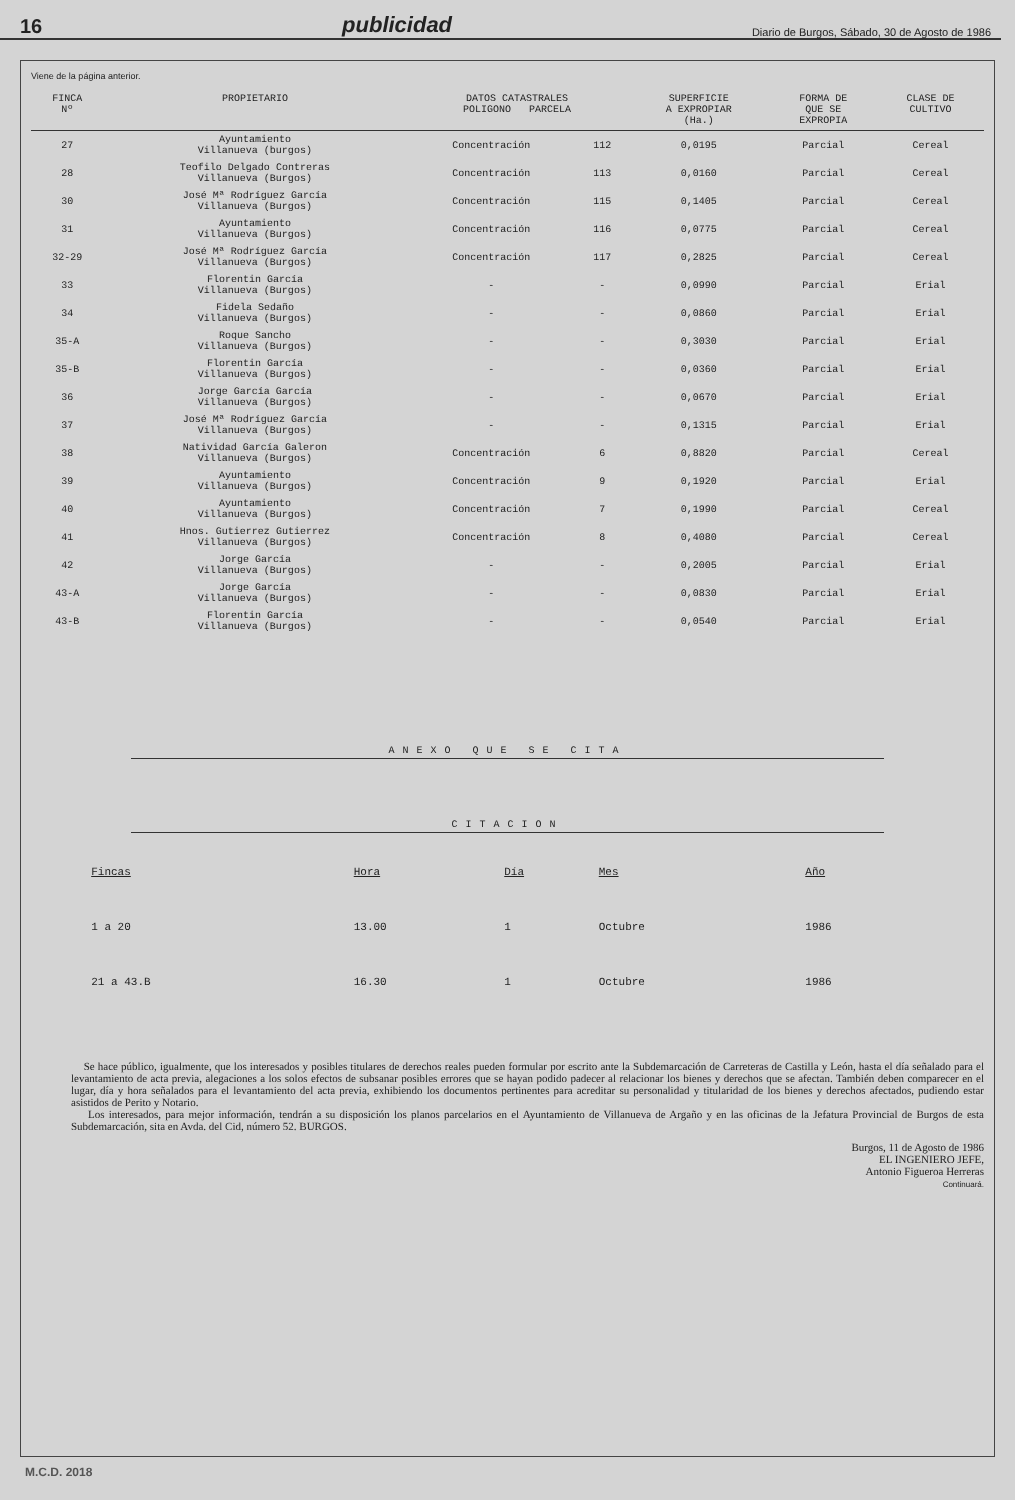16 publicidad Diario de Burgos, Sábado, 30 de Agosto de 1986
Viene de la página anterior.
| FINCA Nº | PROPIETARIO | DATOS CATASTRALES POLIGONO PARCELA | | SUPERFICIE A EXPROPIAR (Ha.) | FORMA DE QUE SE EXPROPIA | CLASE DE CULTIVO |
| --- | --- | --- | --- | --- | --- | --- |
| 27 | Ayuntamiento Villanueva (burgos) | Concentración | 112 | 0,0195 | Parcial | Cereal |
| 28 | Teofilo Delgado Contreras Villanueva (Burgos) | Concentración | 113 | 0,0160 | Parcial | Cereal |
| 30 | José Mª Rodríguez García Villanueva (Burgos) | Concentración | 115 | 0,1405 | Parcial | Cereal |
| 31 | Ayuntamiento Villanueva (Burgos) | Concentración | 116 | 0,0775 | Parcial | Cereal |
| 32-29 | José Mª Rodríguez García Villanueva (Burgos) | Concentración | 117 | 0,2825 | Parcial | Cereal |
| 33 | Florentin García Villanueva (Burgos) | - | - | 0,0990 | Parcial | Erial |
| 34 | Fidela Sedaño Villanueva (Burgos) | - | - | 0,0860 | Parcial | Erial |
| 35-A | Roque Sancho Villanueva (Burgos) | - | - | 0,3030 | Parcial | Erial |
| 35-B | Florentin García Villanueva (Burgos) | - | - | 0,0360 | Parcial | Erial |
| 36 | Jorge García García Villanueva (Burgos) | - | - | 0,0670 | Parcial | Erial |
| 37 | José Mª Rodríguez García Villanueva (Burgos) | - | - | 0,1315 | Parcial | Erial |
| 38 | Natividad García Galeron Villanueva (Burgos) | Concentración | 6 | 0,8820 | Parcial | Cereal |
| 39 | Ayuntamiento Villanueva (Burgos) | Concentración | 9 | 0,1920 | Parcial | Erial |
| 40 | Ayuntamiento Villanueva (Burgos) | Concentración | 7 | 0,1990 | Parcial | Cereal |
| 41 | Hnos. Gutierrez Gutierrez Villanueva (Burgos) | Concentración | 8 | 0,4080 | Parcial | Cereal |
| 42 | Jorge García Villanueva (Burgos) | - | - | 0,2005 | Parcial | Erial |
| 43-A | Jorge García Villanueva (Burgos) | - | - | 0,0830 | Parcial | Erial |
| 43-B | Florentin García Villanueva (Burgos) | - | - | 0,0540 | Parcial | Erial |
ANEXO QUE SE CITA
CITACION
| Fincas | Hora | Día | Mes | Año |
| --- | --- | --- | --- | --- |
| 1 a 20 | 13.00 | 1 | Octubre | 1986 |
| 21 a 43.B | 16.30 | 1 | Octubre | 1986 |
Se hace público, igualmente, que los interesados y posibles titulares de derechos reales pueden formular por escrito ante la Subdemarcación de Carreteras de Castilla y León, hasta el día señalado para el levantamiento de acta previa, alegaciones a los solos efectos de subsanar posibles errores que se hayan podido padecer al relacionar los bienes y derechos que se afectan. También deben comparecer en el lugar, día y hora señalados para el levantamiento del acta previa, exhibiendo los documentos pertinentes para acreditar su personalidad y titularidad de los bienes y derechos afectados, pudiendo estar asistidos de Perito y Notario.
Los interesados, para mejor información, tendrán a su disposición los planos parcelarios en el Ayuntamiento de Villanueva de Argaño y en las oficinas de la Jefatura Provincial de Burgos de esta Subdemarcación, sita en Avda. del Cid, número 52. BURGOS.
Burgos, 11 de Agosto de 1986
EL INGENIERO JEFE,
Antonio Figueroa Herreras
Continuará.
M.C.D. 2018